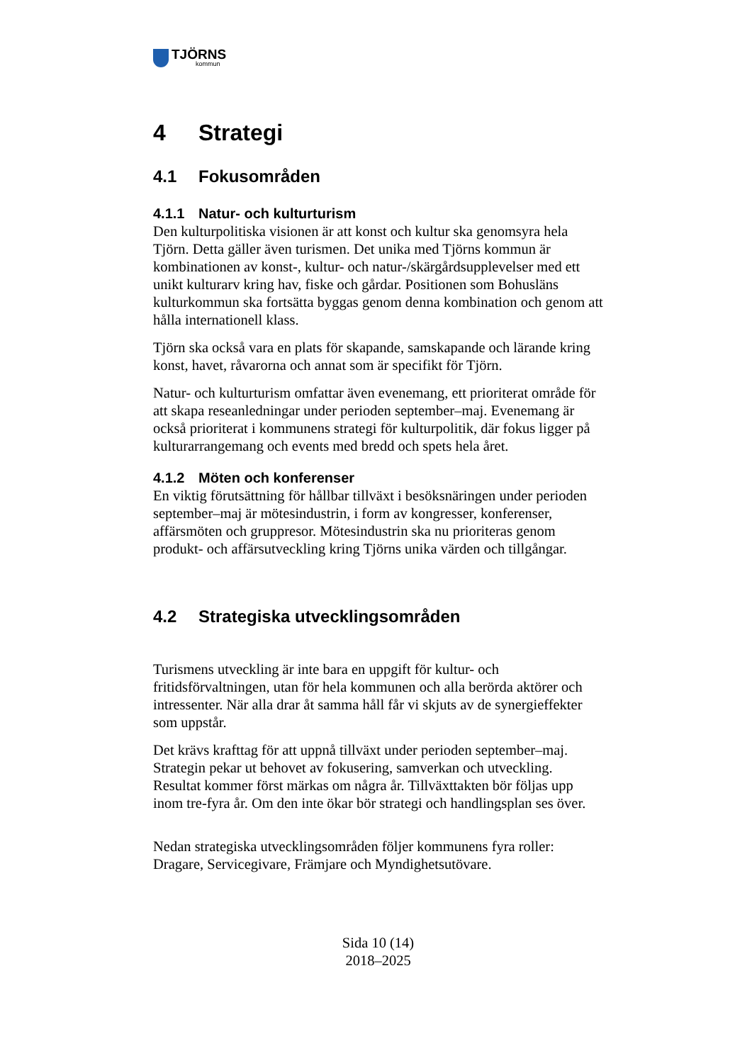TJÖRNS
kommun
4 Strategi
4.1 Fokusområden
4.1.1 Natur- och kulturturism
Den kulturpolitiska visionen är att konst och kultur ska genomsyra hela Tjörn. Detta gäller även turismen. Det unika med Tjörns kommun är kombinationen av konst-, kultur- och natur-/skärgårdsupplevelser med ett unikt kulturarv kring hav, fiske och gårdar. Positionen som Bohusläns kulturkommun ska fortsätta byggas genom denna kombination och genom att hålla internationell klass.
Tjörn ska också vara en plats för skapande, samskapande och lärande kring konst, havet, råvarorna och annat som är specifikt för Tjörn.
Natur- och kulturturism omfattar även evenemang, ett prioriterat område för att skapa reseanledningar under perioden september–maj. Evenemang är också prioriterat i kommunens strategi för kulturpolitik, där fokus ligger på kulturarrangemang och events med bredd och spets hela året.
4.1.2 Möten och konferenser
En viktig förutsättning för hållbar tillväxt i besöksnäringen under perioden september–maj är mötesindustrin, i form av kongresser, konferenser, affärsmöten och gruppresor. Mötesindustrin ska nu prioriteras genom produkt- och affärsutveckling kring Tjörns unika värden och tillgångar.
4.2 Strategiska utvecklingsområden
Turismens utveckling är inte bara en uppgift för kultur- och fritidsförvaltningen, utan för hela kommunen och alla berörda aktörer och intressenter. När alla drar åt samma håll får vi skjuts av de synergieffekter som uppstår.
Det krävs krafttag för att uppnå tillväxt under perioden september–maj. Strategin pekar ut behovet av fokusering, samverkan och utveckling. Resultat kommer först märkas om några år. Tillväxttakten bör följas upp inom tre-fyra år. Om den inte ökar bör strategi och handlingsplan ses över.
Nedan strategiska utvecklingsområden följer kommunens fyra roller: Dragare, Servicegivare, Främjare och Myndighetsutövare.
Sida 10 (14)
2018–2025